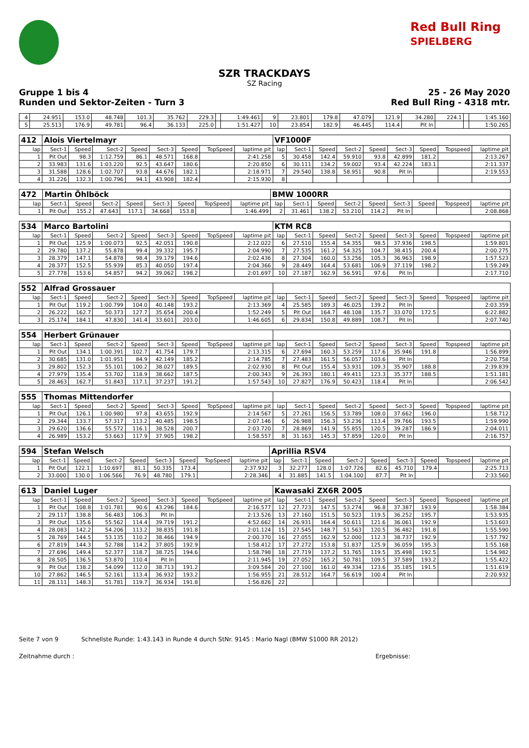Red Bull Ring
SPIELBERG
SZR TRACKDAYS
SZ Racing
Gruppe 1 bis 4 25 - 26 May 2020
Runden und Sektor-Zeiten - Turn 3 Red Bull Ring - 4318 mtr.
| 4 | 24.951 | 153.0 | 48.748 | 101.3 | 35.762 | 229.3 | | 1:49.461 | 9 | 23.801 | 179.8 | 47.079 | 121.9 | 34.280 | 224.1 | | 1:45.160 |
| 5 | 25.513 | 176.9 | 49.781 | 96.4 | 36.133 | 225.0 | | 1:51.427 | 10 | 23.854 | 182.9 | 46.445 | 114.4 | Pit In | | | 1:50.265 |
| 412 | Alois Viertelmayr | | | | | | | | VF1000F | | | | | | | | |
| lap | Sect-1 | Speed | Sect-2 | Speed | Sect-3 | Speed | TopSpeed | laptime pit | lap | Sect-1 | Speed | Sect-2 | Speed | Sect-3 | Speed | Topspeed | laptime pit |
| 1 | Pit Out | 98.3 | 1:12.759 | 86.1 | 48.571 | 168.8 | | 2:41.258 | 5 | 30.458 | 142.4 | 59.910 | 93.8 | 42.899 | 181.2 | | 2:13.267 |
| 2 | 33.983 | 131.6 | 1:03.220 | 92.5 | 43.647 | 180.6 | | 2:20.850 | 6 | 30.111 | 134.2 | 59.002 | 93.4 | 42.224 | 183.1 | | 2:11.337 |
| 3 | 31.588 | 128.6 | 1:02.707 | 93.8 | 44.676 | 182.1 | | 2:18.971 | 7 | 29.540 | 138.8 | 58.951 | 90.8 | Pit In | | | 2:19.553 |
| 4 | 31.226 | 132.3 | 1:00.796 | 94.1 | 43.908 | 182.4 | | 2:15.930 | 8 | | | | | | | | |
| 472 | Martin Öhlböck | | | | | | | | BMW 1000RR | | | | | | | | |
| lap | Sect-1 | Speed | Sect-2 | Speed | Sect-3 | Speed | TopSpeed | laptime pit | lap | Sect-1 | Speed | Sect-2 | Speed | Sect-3 | Speed | Topspeed | laptime pit |
| 1 | Pit Out | 155.2 | 47.643 | 117.1 | 34.668 | 153.8 | | 1:46.499 | 2 | 31.461 | 138.2 | 53.210 | 114.2 | Pit In | | | 2:08.868 |
| 534 | Marco Bartolini | | | | | | | | KTM RC8 | | | | | | | | |
| lap | Sect-1 | Speed | Sect-2 | Speed | Sect-3 | Speed | TopSpeed | laptime pit | lap | Sect-1 | Speed | Sect-2 | Speed | Sect-3 | Speed | Topspeed | laptime pit |
| 1 | Pit Out | 125.9 | 1:00.073 | 92.5 | 42.051 | 190.8 | | 2:12.022 | 6 | 27.510 | 155.4 | 54.355 | 98.5 | 37.936 | 198.5 | | 1:59.801 |
| 2 | 29.780 | 137.2 | 55.878 | 99.4 | 39.332 | 195.7 | | 2:04.990 | 7 | 27.535 | 161.2 | 54.325 | 104.7 | 38.415 | 200.4 | | 2:00.275 |
| 3 | 28.379 | 147.1 | 54.878 | 98.4 | 39.179 | 194.6 | | 2:02.436 | 8 | 27.304 | 160.0 | 53.256 | 105.3 | 36.963 | 198.9 | | 1:57.523 |
| 4 | 28.377 | 152.5 | 55.939 | 85.3 | 40.050 | 197.4 | | 2:04.366 | 9 | 28.449 | 164.4 | 53.681 | 106.9 | 37.119 | 198.2 | | 1:59.249 |
| 5 | 27.778 | 153.6 | 54.857 | 94.2 | 39.062 | 198.2 | | 2:01.697 | 10 | 27.187 | 162.9 | 56.591 | 97.6 | Pit In | | | 2:17.710 |
| 552 | Alfrad Grossauer | | | | | | | | | | | | | | | | |
| lap | Sect-1 | Speed | Sect-2 | Speed | Sect-3 | Speed | TopSpeed | laptime pit | lap | Sect-1 | Speed | Sect-2 | Speed | Sect-3 | Speed | Topspeed | laptime pit |
| 1 | Pit Out | 119.2 | 1:00.799 | 104.0 | 40.148 | 193.2 | | 2:13.369 | 4 | 25.585 | 189.3 | 46.025 | 139.2 | Pit In | | | 2:03.359 |
| 2 | 26.222 | 162.7 | 50.373 | 127.7 | 35.654 | 200.4 | | 1:52.249 | 5 | Pit Out | 164.7 | 48.108 | 135.7 | 33.070 | 172.5 | | 6:22.882 |
| 3 | 25.174 | 184.1 | 47.830 | 141.4 | 33.601 | 203.0 | | 1:46.605 | 6 | 29.834 | 150.8 | 49.889 | 108.7 | Pit In | | | 2:07.740 |
| 554 | Herbert Grünauer | | | | | | | | | | | | | | | | |
| lap | Sect-1 | Speed | Sect-2 | Speed | Sect-3 | Speed | TopSpeed | laptime pit | lap | Sect-1 | Speed | Sect-2 | Speed | Sect-3 | Speed | Topspeed | laptime pit |
| 1 | Pit Out | 134.1 | 1:00.391 | 102.7 | 41.754 | 179.7 | | 2:13.315 | 6 | 27.694 | 160.3 | 53.259 | 117.6 | 35.946 | 191.8 | | 1:56.899 |
| 2 | 30.685 | 131.0 | 1:01.951 | 84.9 | 42.149 | 185.2 | | 2:14.785 | 7 | 27.483 | 161.5 | 56.057 | 103.6 | Pit In | | | 2:20.758 |
| 3 | 29.802 | 152.3 | 55.101 | 100.2 | 38.027 | 189.5 | | 2:02.930 | 8 | Pit Out | 155.4 | 53.931 | 109.3 | 35.907 | 188.8 | | 2:39.839 |
| 4 | 27.979 | 135.4 | 53.702 | 118.9 | 38.662 | 187.5 | | 2:00.343 | 9 | 26.393 | 180.1 | 49.411 | 123.3 | 35.377 | 188.5 | | 1:51.181 |
| 5 | 28.463 | 162.7 | 51.843 | 117.1 | 37.237 | 191.2 | | 1:57.543 | 10 | 27.827 | 176.9 | 50.423 | 118.4 | Pit In | | | 2:06.542 |
| 555 | Thomas Mittendorfer | | | | | | | | | | | | | | | | |
| lap | Sect-1 | Speed | Sect-2 | Speed | Sect-3 | Speed | TopSpeed | laptime pit | lap | Sect-1 | Speed | Sect-2 | Speed | Sect-3 | Speed | Topspeed | laptime pit |
| 1 | Pit Out | 126.1 | 1:00.980 | 97.8 | 43.655 | 192.9 | | 2:14.567 | 5 | 27.261 | 156.5 | 53.789 | 108.0 | 37.662 | 196.0 | | 1:58.712 |
| 2 | 29.344 | 133.7 | 57.317 | 113.2 | 40.485 | 198.5 | | 2:07.146 | 6 | 26.988 | 156.3 | 53.236 | 113.4 | 39.766 | 193.5 | | 1:59.990 |
| 3 | 29.620 | 136.6 | 55.572 | 116.1 | 38.528 | 200.7 | | 2:03.720 | 7 | 28.869 | 141.9 | 55.855 | 120.5 | 39.287 | 186.9 | | 2:04.011 |
| 4 | 26.989 | 153.2 | 53.663 | 117.9 | 37.905 | 198.2 | | 1:58.557 | 8 | 31.163 | 145.3 | 57.859 | 120.0 | Pit In | | | 2:16.757 |
| 594 | Stefan Welsch | | | | | | | | Aprillia RSV4 | | | | | | | | |
| lap | Sect-1 | Speed | Sect-2 | Speed | Sect-3 | Speed | TopSpeed | laptime pit | lap | Sect-1 | Speed | Sect-2 | Speed | Sect-3 | Speed | Topspeed | laptime pit |
| 1 | Pit Out | 122.1 | 1:10.697 | 81.1 | 50.335 | 173.4 | | 2:37.932 | 3 | 32.277 | 128.0 | 1:07.726 | 82.6 | 45.710 | 179.4 | | 2:25.713 |
| 2 | 33.000 | 130.0 | 1:06.566 | 76.9 | 48.780 | 179.1 | | 2:28.346 | 4 | 31.885 | 141.5 | 1:04.100 | 87.7 | Pit In | | | 2:33.560 |
| 613 | Daniel Luger | | | | | | | | Kawasaki ZX6R 2005 | | | | | | | | |
| lap | Sect-1 | Speed | Sect-2 | Speed | Sect-3 | Speed | TopSpeed | laptime pit | lap | Sect-1 | Speed | Sect-2 | Speed | Sect-3 | Speed | Topspeed | laptime pit |
| 1 | Pit Out | 108.8 | 1:01.781 | 90.6 | 43.296 | 184.6 | | 2:16.577 | 12 | 27.723 | 147.5 | 53.274 | 96.8 | 37.387 | 193.9 | | 1:58.384 |
| 2 | 29.117 | 138.8 | 56.483 | 106.3 | Pit In | | | 2:13.526 | 13 | 27.160 | 151.5 | 50.523 | 119.5 | 36.252 | 195.7 | | 1:53.935 |
| 3 | Pit Out | 135.6 | 55.562 | 114.4 | 39.719 | 191.2 | | 4:52.662 | 14 | 26.931 | 164.4 | 50.611 | 121.6 | 36.061 | 192.9 | | 1:53.603 |
| 4 | 28.083 | 142.2 | 54.206 | 113.2 | 38.835 | 191.8 | | 2:01.124 | 15 | 27.545 | 148.7 | 51.563 | 120.5 | 36.482 | 191.8 | | 1:55.590 |
| 5 | 28.769 | 144.5 | 53.135 | 110.2 | 38.466 | 194.9 | | 2:00.370 | 16 | 27.055 | 162.9 | 52.000 | 112.3 | 38.737 | 192.9 | | 1:57.792 |
| 6 | 27.819 | 144.3 | 52.788 | 114.2 | 37.805 | 192.9 | | 1:58.412 | 17 | 27.272 | 153.8 | 51.837 | 125.9 | 36.059 | 195.3 | | 1:55.168 |
| 7 | 27.696 | 149.4 | 52.377 | 118.7 | 38.725 | 194.6 | | 1:58.798 | 18 | 27.719 | 137.2 | 51.765 | 119.5 | 35.498 | 192.5 | | 1:54.982 |
| 8 | 28.505 | 136.5 | 53.870 | 110.4 | Pit In | | | 2:11.945 | 19 | 27.052 | 165.2 | 50.781 | 109.5 | 37.589 | 193.2 | | 1:55.422 |
| 9 | Pit Out | 138.2 | 54.099 | 112.0 | 38.713 | 191.2 | | 3:09.584 | 20 | 27.100 | 161.0 | 49.334 | 123.6 | 35.185 | 191.5 | | 1:51.619 |
| 10 | 27.862 | 146.5 | 52.161 | 113.4 | 36.932 | 193.2 | | 1:56.955 | 21 | 28.512 | 164.7 | 56.619 | 100.4 | Pit In | | | 2:20.932 |
| 11 | 28.111 | 148.3 | 51.781 | 119.7 | 36.934 | 191.8 | | 1:56.826 | 22 | | | | | | | | |
Seite 7 von 9 Schnellste Runde: 1:43.143 in Runde 4 durch StNr. 9145 : Mario Nagl (BMW S1000 RR 2012)
Zeitnahme durch : Ergebnisse: